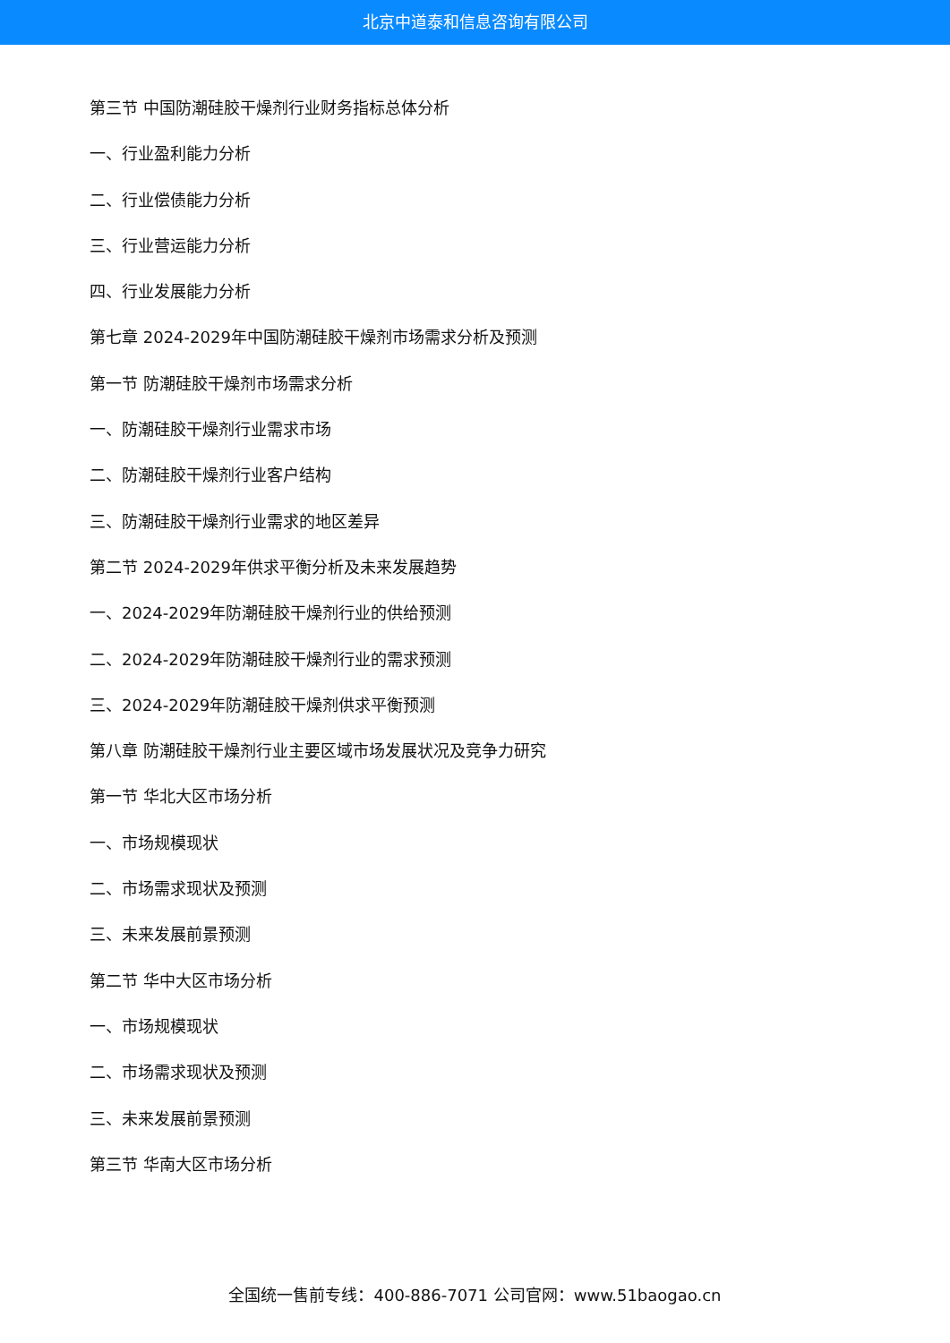北京中道泰和信息咨询有限公司
第三节 中国防潮硅胶干燥剂行业财务指标总体分析
一、行业盈利能力分析
二、行业偿债能力分析
三、行业营运能力分析
四、行业发展能力分析
第七章 2024-2029年中国防潮硅胶干燥剂市场需求分析及预测
第一节 防潮硅胶干燥剂市场需求分析
一、防潮硅胶干燥剂行业需求市场
二、防潮硅胶干燥剂行业客户结构
三、防潮硅胶干燥剂行业需求的地区差异
第二节 2024-2029年供求平衡分析及未来发展趋势
一、2024-2029年防潮硅胶干燥剂行业的供给预测
二、2024-2029年防潮硅胶干燥剂行业的需求预测
三、2024-2029年防潮硅胶干燥剂供求平衡预测
第八章 防潮硅胶干燥剂行业主要区域市场发展状况及竞争力研究
第一节 华北大区市场分析
一、市场规模现状
二、市场需求现状及预测
三、未来发展前景预测
第二节 华中大区市场分析
一、市场规模现状
二、市场需求现状及预测
三、未来发展前景预测
第三节 华南大区市场分析
全国统一售前专线：400-886-7071 公司官网：www.51baogao.cn